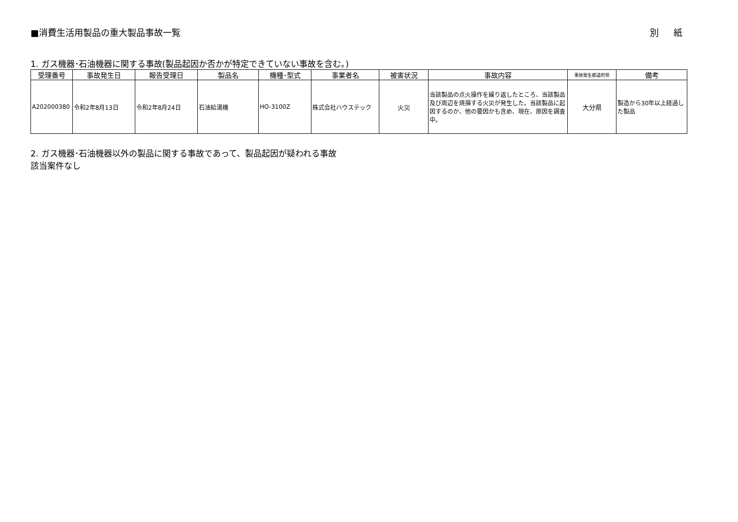■消費生活用製品の重大製品事故一覧 別紙
1. ガス機器･石油機器に関する事故(製品起因か否かが特定できていない事故を含む。)
| 受理番号 | 事故発生日 | 報告受理日 | 製品名 | 機種･型式 | 事業者名 | 被害状況 | 事故内容 | 事故発生都道府県 | 備考 |
| --- | --- | --- | --- | --- | --- | --- | --- | --- | --- |
| A202000380 | 令和2年8月13日 | 令和2年8月24日 | 石油給湯機 | HO-3100Z | 株式会社ハウステック | 火災 | 当該製品の点火操作を繰り返したところ、当該製品及び周辺を焼損する火災が発生した。当該製品に起因するのか、他の要因かも含め、現在、原因を調査中。 | 大分県 | 製造から30年以上経過した製品 |
2. ガス機器･石油機器以外の製品に関する事故であって、製品起因が疑われる事故
該当案件なし